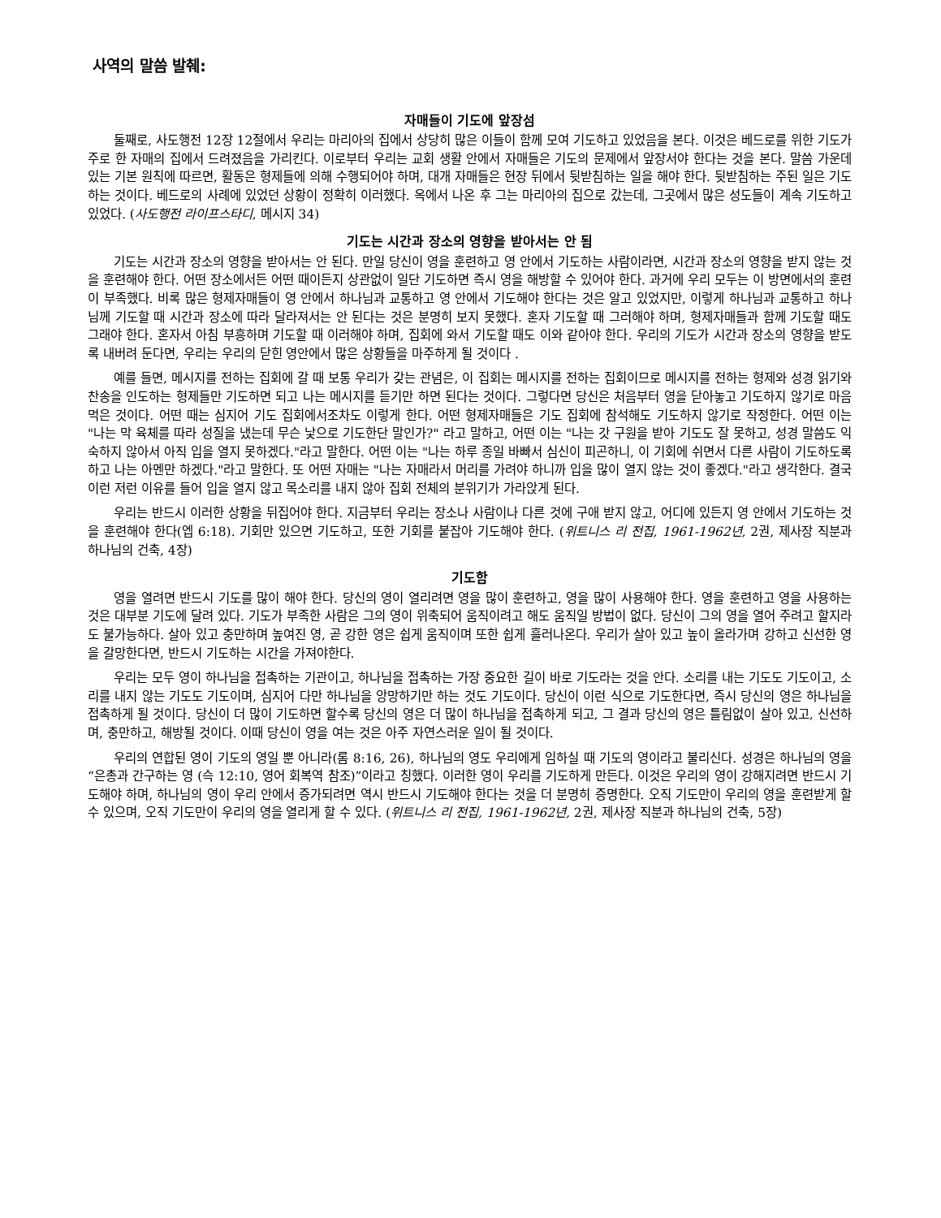사역의 말씀 발췌:
자매들이 기도에 앞장섬
둘째로, 사도행전 12장 12절에서 우리는 마리아의 집에서 상당히 많은 이들이 함께 모여 기도하고 있었음을 본다. 이것은 베드로를 위한 기도가 주로 한 자매의 집에서 드려졌음을 가리킨다. 이로부터 우리는 교회 생활 안에서 자매들은 기도의 문제에서 앞장서야 한다는 것을 본다. 말씀 가운데 있는 기본 원칙에 따르면, 활동은 형제들에 의해 수행되어야 하며, 대개 자매들은 현장 뒤에서 뒷받침하는 일을 해야 한다. 뒷받침하는 주된 일은 기도하는 것이다. 베드로의 사례에 있었던 상황이 정확히 이러했다. 옥에서 나온 후 그는 마리아의 집으로 갔는데, 그곳에서 많은 성도들이 계속 기도하고 있었다. (사도행전 라이프스타디, 메시지 34)
기도는 시간과 장소의 영향을 받아서는 안 됨
기도는 시간과 장소의 영향을 받아서는 안 된다. 만일 당신이 영을 훈련하고 영 안에서 기도하는 사람이라면, 시간과 장소의 영향을 받지 않는 것을 훈련해야 한다. 어떤 장소에서든 어떤 때이든지 상관없이 일단 기도하면 즉시 영을 해방할 수 있어야 한다. 과거에 우리 모두는 이 방면에서의 훈련이 부족했다. 비록 많은 형제자매들이 영 안에서 하나님과 교통하고 영 안에서 기도해야 한다는 것은 알고 있었지만, 이렇게 하나님과 교통하고 하나님께 기도할 때 시간과 장소에 따라 달라져서는 안 된다는 것은 분명히 보지 못했다. 혼자 기도할 때 그러해야 하며, 형제자매들과 함께 기도할 때도 그래야 한다. 혼자서 아침 부흥하며 기도할 때 이러해야 하며, 집회에 와서 기도할 때도 이와 같아야 한다. 우리의 기도가 시간과 장소의 영향을 받도록 내버려 둔다면, 우리는 우리의 닫힌 영안에서 많은 상황들을 마주하게 될 것이다 .
예를 들면, 메시지를 전하는 집회에 갈 때 보통 우리가 갖는 관념은, 이 집회는 메시지를 전하는 집회이므로 메시지를 전하는 형제와 성경 읽기와 찬송을 인도하는 형제들만 기도하면 되고 나는 메시지를 듣기만 하면 된다는 것이다. 그렇다면 당신은 처음부터 영을 닫아놓고 기도하지 않기로 마음먹은 것이다. 어떤 때는 심지어 기도 집회에서조차도 이렇게 한다. 어떤 형제자매들은 기도 집회에 참석해도 기도하지 않기로 작정한다. 어떤 이는 "나는 막 육체를 따라 성질을 냈는데 무슨 낯으로 기도한단 말인가?" 라고 말하고, 어떤 이는 "나는 갓 구원을 받아 기도도 잘 못하고, 성경 말씀도 익숙하지 않아서 아직 입을 열지 못하겠다."라고 말한다. 어떤 이는 "나는 하루 종일 바빠서 심신이 피곤하니, 이 기회에 쉬면서 다른 사람이 기도하도록 하고 나는 아멘만 하겠다."라고 말한다. 또 어떤 자매는 "나는 자매라서 머리를 가려야 하니까 입을 많이 열지 않는 것이 좋겠다."라고 생각한다. 결국 이런 저런 이유를 들어 입을 열지 않고 목소리를 내지 않아 집회 전체의 분위기가 가라앉게 된다.
우리는 반드시 이러한 상황을 뒤집어야 한다. 지금부터 우리는 장소나 사람이나 다른 것에 구애 받지 않고, 어디에 있든지 영 안에서 기도하는 것을 훈련해야 한다(엡 6:18). 기회만 있으면 기도하고, 또한 기회를 붙잡아 기도해야 한다. (위트니스 리 전집, 1961-1962년, 2권, 제사장 직분과 하나님의 건축, 4장)
기도함
영을 열려면 반드시 기도를 많이 해야 한다. 당신의 영이 열리려면 영을 많이 훈련하고, 영을 많이 사용해야 한다. 영을 훈련하고 영을 사용하는 것은 대부분 기도에 달려 있다. 기도가 부족한 사람은 그의 영이 위축되어 움직이려고 해도 움직일 방법이 없다. 당신이 그의 영을 열어 주려고 할지라도 불가능하다. 살아 있고 충만하며 높여진 영, 곧 강한 영은 쉽게 움직이며 또한 쉽게 흘러나온다. 우리가 살아 있고 높이 올라가며 강하고 신선한 영을 갈망한다면, 반드시 기도하는 시간을 가져야한다.
우리는 모두 영이 하나님을 접촉하는 기관이고, 하나님을 접촉하는 가장 중요한 길이 바로 기도라는 것을 안다. 소리를 내는 기도도 기도이고, 소리를 내지 않는 기도도 기도이며, 심지어 다만 하나님을 앙망하기만 하는 것도 기도이다. 당신이 이런 식으로 기도한다면, 즉시 당신의 영은 하나님을 접촉하게 될 것이다. 당신이 더 많이 기도하면 할수록 당신의 영은 더 많이 하나님을 접촉하게 되고, 그 결과 당신의 영은 틀림없이 살아 있고, 신선하며, 충만하고, 해방될 것이다. 이때 당신이 영을 여는 것은 아주 자연스러운 일이 될 것이다.
우리의 연합된 영이 기도의 영일 뿐 아니라(롬 8:16, 26), 하나님의 영도 우리에게 임하실 때 기도의 영이라고 불리신다. 성경은 하나님의 영을 “은총과 간구하는 영 (슥 12:10, 영어 회복역 참조)”이라고 칭했다. 이러한 영이 우리를 기도하게 만든다. 이것은 우리의 영이 강해지려면 반드시 기도해야 하며, 하나님의 영이 우리 안에서 증가되려면 역시 반드시 기도해야 한다는 것을 더 분명히 증명한다. 오직 기도만이 우리의 영을 훈련받게 할 수 있으며, 오직 기도만이 우리의 영을 열리게 할 수 있다. (위트니스 리 전집, 1961-1962년, 2권, 제사장 직분과 하나님의 건축, 5장)